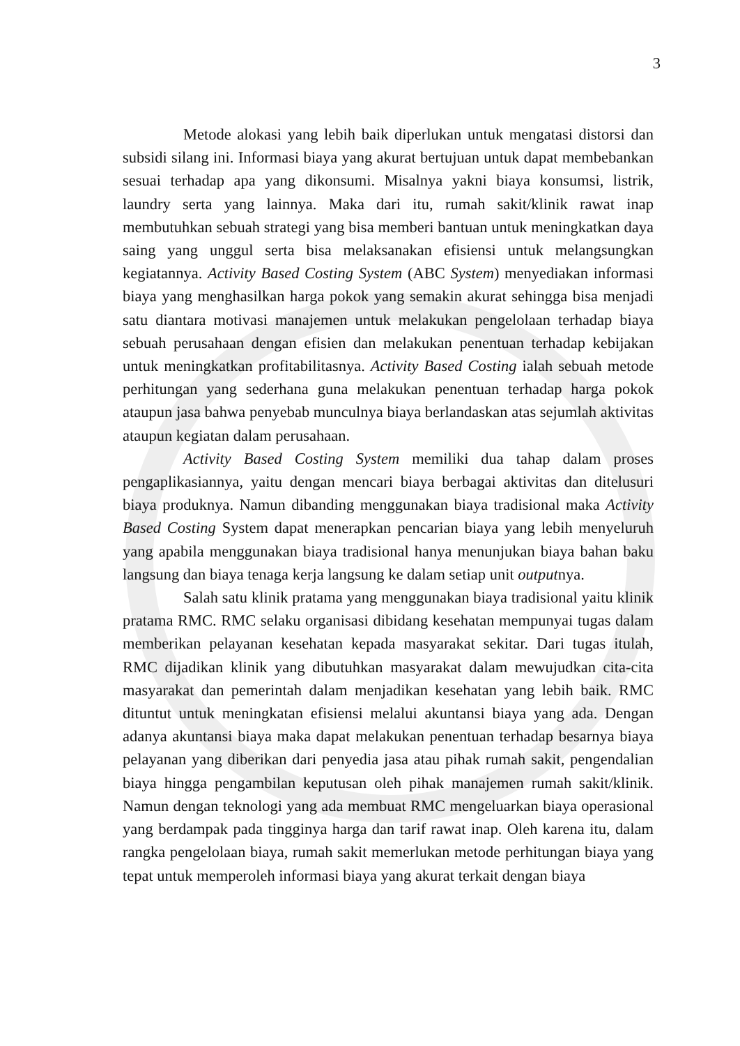3
Metode alokasi yang lebih baik diperlukan untuk mengatasi distorsi dan subsidi silang ini. Informasi biaya yang akurat bertujuan untuk dapat membebankan sesuai terhadap apa yang dikonsumi. Misalnya yakni biaya konsumsi, listrik, laundry serta yang lainnya. Maka dari itu, rumah sakit/klinik rawat inap membutuhkan sebuah strategi yang bisa memberi bantuan untuk meningkatkan daya saing yang unggul serta bisa melaksanakan efisiensi untuk melangsungkan kegiatannya. Activity Based Costing System (ABC System) menyediakan informasi biaya yang menghasilkan harga pokok yang semakin akurat sehingga bisa menjadi satu diantara motivasi manajemen untuk melakukan pengelolaan terhadap biaya sebuah perusahaan dengan efisien dan melakukan penentuan terhadap kebijakan untuk meningkatkan profitabilitasnya. Activity Based Costing ialah sebuah metode perhitungan yang sederhana guna melakukan penentuan terhadap harga pokok ataupun jasa bahwa penyebab munculnya biaya berlandaskan atas sejumlah aktivitas ataupun kegiatan dalam perusahaan.
Activity Based Costing System memiliki dua tahap dalam proses pengaplikasiannya, yaitu dengan mencari biaya berbagai aktivitas dan ditelusuri biaya produknya. Namun dibanding menggunakan biaya tradisional maka Activity Based Costing System dapat menerapkan pencarian biaya yang lebih menyeluruh yang apabila menggunakan biaya tradisional hanya menunjukan biaya bahan baku langsung dan biaya tenaga kerja langsung ke dalam setiap unit outputnya.
Salah satu klinik pratama yang menggunakan biaya tradisional yaitu klinik pratama RMC. RMC selaku organisasi dibidang kesehatan mempunyai tugas dalam memberikan pelayanan kesehatan kepada masyarakat sekitar. Dari tugas itulah, RMC dijadikan klinik yang dibutuhkan masyarakat dalam mewujudkan cita-cita masyarakat dan pemerintah dalam menjadikan kesehatan yang lebih baik. RMC dituntut untuk meningkatan efisiensi melalui akuntansi biaya yang ada. Dengan adanya akuntansi biaya maka dapat melakukan penentuan terhadap besarnya biaya pelayanan yang diberikan dari penyedia jasa atau pihak rumah sakit, pengendalian biaya hingga pengambilan keputusan oleh pihak manajemen rumah sakit/klinik. Namun dengan teknologi yang ada membuat RMC mengeluarkan biaya operasional yang berdampak pada tingginya harga dan tarif rawat inap. Oleh karena itu, dalam rangka pengelolaan biaya, rumah sakit memerlukan metode perhitungan biaya yang tepat untuk memperoleh informasi biaya yang akurat terkait dengan biaya